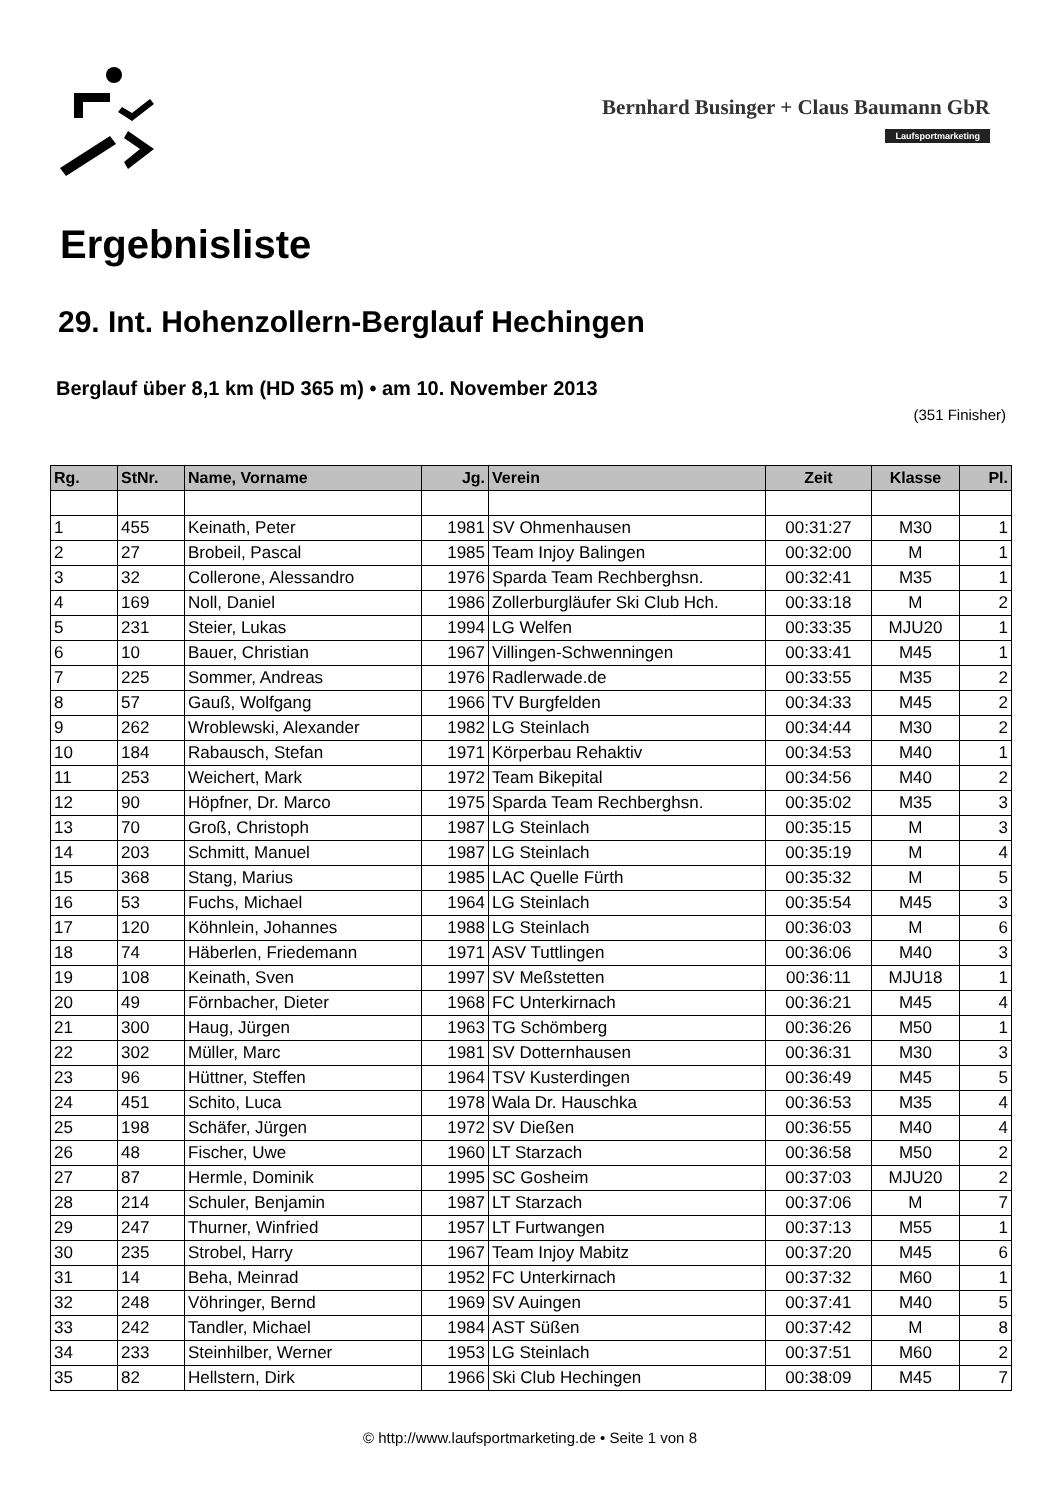Bernhard Businger + Claus Baumann GbR
Laufsportmarketing
Ergebnisliste
29. Int. Hohenzollern-Berglauf Hechingen
Berglauf über 8,1 km (HD 365 m) • am 10. November 2013
(351 Finisher)
| Rg. | StNr. | Name, Vorname | Jg. | Verein | Zeit | Klasse | Pl. |
| --- | --- | --- | --- | --- | --- | --- | --- |
| 1 | 455 | Keinath, Peter | 1981 | SV Ohmenhausen | 00:31:27 | M30 | 1 |
| 2 | 27 | Brobeil, Pascal | 1985 | Team Injoy Balingen | 00:32:00 | M | 1 |
| 3 | 32 | Collerone, Alessandro | 1976 | Sparda Team Rechberghsn. | 00:32:41 | M35 | 1 |
| 4 | 169 | Noll, Daniel | 1986 | Zollerburgläufer Ski Club Hch. | 00:33:18 | M | 2 |
| 5 | 231 | Steier, Lukas | 1994 | LG Welfen | 00:33:35 | MJU20 | 1 |
| 6 | 10 | Bauer, Christian | 1967 | Villingen-Schwenningen | 00:33:41 | M45 | 1 |
| 7 | 225 | Sommer, Andreas | 1976 | Radlerwade.de | 00:33:55 | M35 | 2 |
| 8 | 57 | Gauß, Wolfgang | 1966 | TV Burgfelden | 00:34:33 | M45 | 2 |
| 9 | 262 | Wroblewski, Alexander | 1982 | LG Steinlach | 00:34:44 | M30 | 2 |
| 10 | 184 | Rabausch, Stefan | 1971 | Körperbau Rehaktiv | 00:34:53 | M40 | 1 |
| 11 | 253 | Weichert, Mark | 1972 | Team Bikepital | 00:34:56 | M40 | 2 |
| 12 | 90 | Höpfner, Dr. Marco | 1975 | Sparda Team Rechberghsn. | 00:35:02 | M35 | 3 |
| 13 | 70 | Groß, Christoph | 1987 | LG Steinlach | 00:35:15 | M | 3 |
| 14 | 203 | Schmitt, Manuel | 1987 | LG Steinlach | 00:35:19 | M | 4 |
| 15 | 368 | Stang, Marius | 1985 | LAC Quelle Fürth | 00:35:32 | M | 5 |
| 16 | 53 | Fuchs, Michael | 1964 | LG Steinlach | 00:35:54 | M45 | 3 |
| 17 | 120 | Köhnlein, Johannes | 1988 | LG Steinlach | 00:36:03 | M | 6 |
| 18 | 74 | Häberlen, Friedemann | 1971 | ASV Tuttlingen | 00:36:06 | M40 | 3 |
| 19 | 108 | Keinath, Sven | 1997 | SV Meßstetten | 00:36:11 | MJU18 | 1 |
| 20 | 49 | Förnbacher, Dieter | 1968 | FC Unterkirnach | 00:36:21 | M45 | 4 |
| 21 | 300 | Haug, Jürgen | 1963 | TG Schömberg | 00:36:26 | M50 | 1 |
| 22 | 302 | Müller, Marc | 1981 | SV Dotternhausen | 00:36:31 | M30 | 3 |
| 23 | 96 | Hüttner, Steffen | 1964 | TSV Kusterdingen | 00:36:49 | M45 | 5 |
| 24 | 451 | Schito, Luca | 1978 | Wala Dr. Hauschka | 00:36:53 | M35 | 4 |
| 25 | 198 | Schäfer, Jürgen | 1972 | SV Dießen | 00:36:55 | M40 | 4 |
| 26 | 48 | Fischer, Uwe | 1960 | LT Starzach | 00:36:58 | M50 | 2 |
| 27 | 87 | Hermle, Dominik | 1995 | SC Gosheim | 00:37:03 | MJU20 | 2 |
| 28 | 214 | Schuler, Benjamin | 1987 | LT Starzach | 00:37:06 | M | 7 |
| 29 | 247 | Thurner, Winfried | 1957 | LT Furtwangen | 00:37:13 | M55 | 1 |
| 30 | 235 | Strobel, Harry | 1967 | Team Injoy Mabitz | 00:37:20 | M45 | 6 |
| 31 | 14 | Beha, Meinrad | 1952 | FC Unterkirnach | 00:37:32 | M60 | 1 |
| 32 | 248 | Vöhringer, Bernd | 1969 | SV Auingen | 00:37:41 | M40 | 5 |
| 33 | 242 | Tandler, Michael | 1984 | AST Süßen | 00:37:42 | M | 8 |
| 34 | 233 | Steinhilber, Werner | 1953 | LG Steinlach | 00:37:51 | M60 | 2 |
| 35 | 82 | Hellstern, Dirk | 1966 | Ski Club Hechingen | 00:38:09 | M45 | 7 |
© http://www.laufsportmarketing.de • Seite 1 von 8